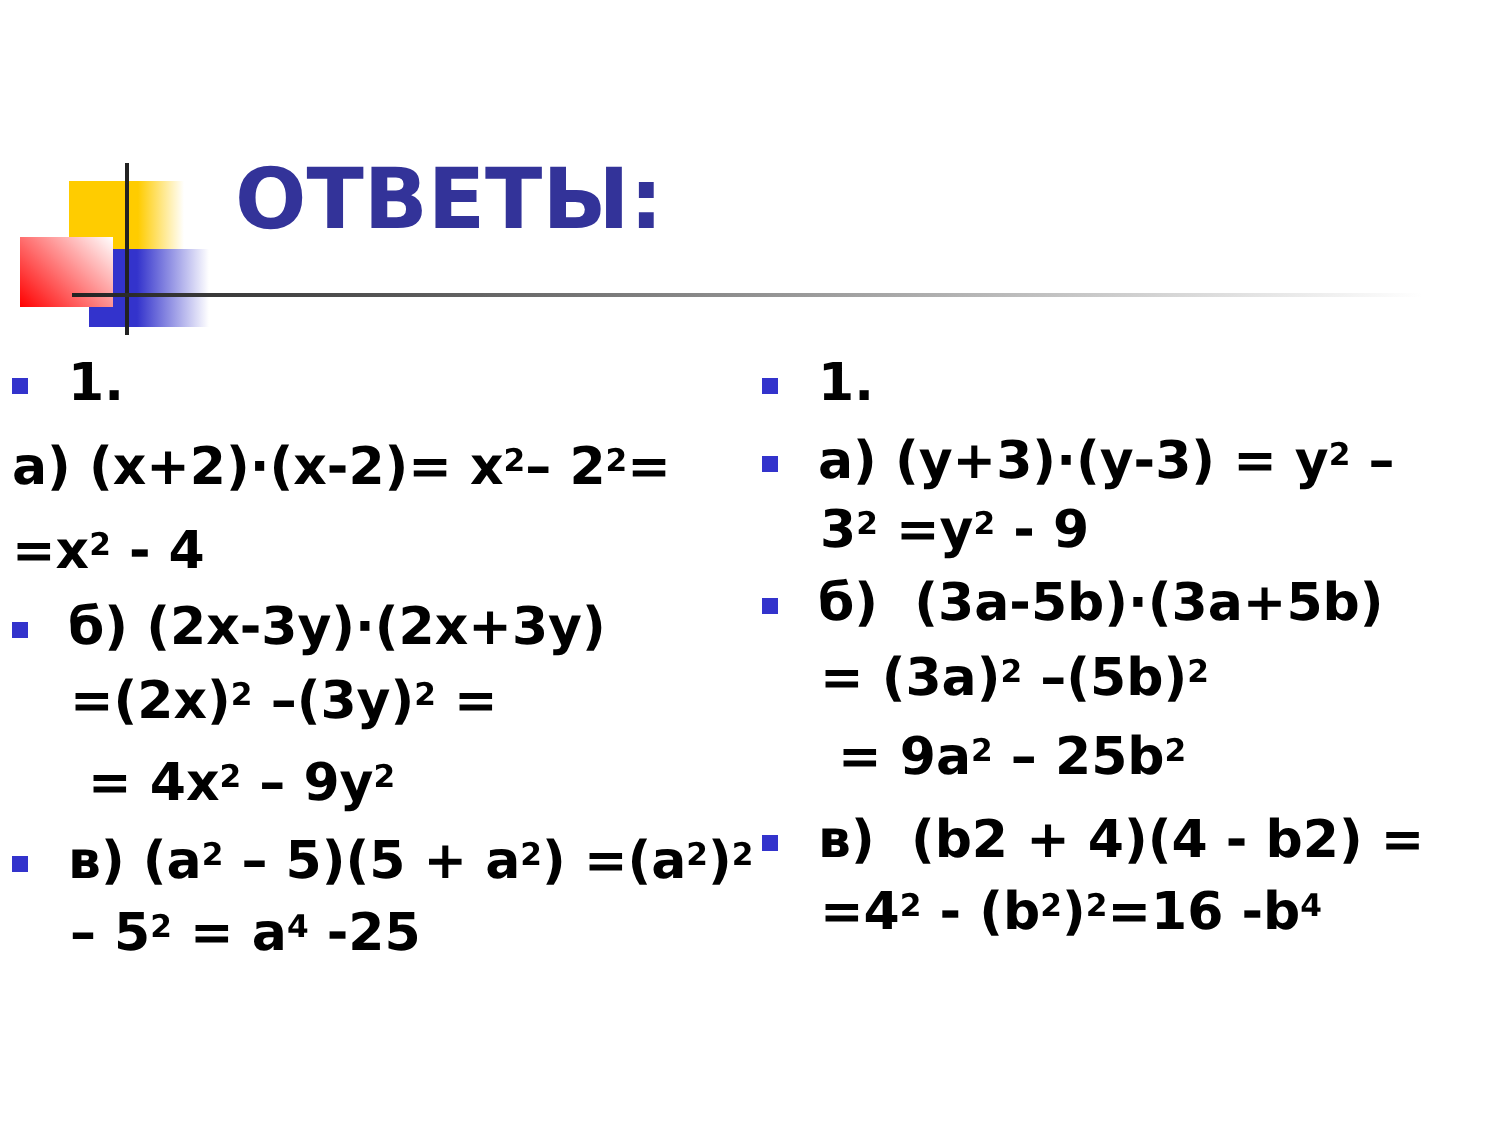ОТВЕТЫ:
1.
а) (x+2)·(x-2)= x<sup>2</sup>– 2<sup>2</sup>=
=x<sup>2</sup> - 4
б) (2x-3y)·(2x+3y)
=(2x)<sup>2</sup> –(3y)<sup>2</sup> =
= 4x<sup>2</sup> – 9y<sup>2</sup>
в) (a<sup>2</sup> – 5)(5 + a<sup>2</sup>) =(a<sup>2</sup>)<sup>2</sup>
– 5<sup>2</sup> = a<sup>4</sup> -25
1.
а) (y+3)·(y-3) = y<sup>2</sup> –
3<sup>2</sup> =y<sup>2</sup> - 9
б) (3a-5b)·(3a+5b)
= (3a)<sup>2</sup> –(5b)<sup>2</sup>
= 9a<sup>2</sup> – 25b<sup>2</sup>
в) (b2 + 4)(4 - b2) =
=4<sup>2</sup> - (b<sup>2</sup>)<sup>2</sup>=16 -b<sup>4</sup>